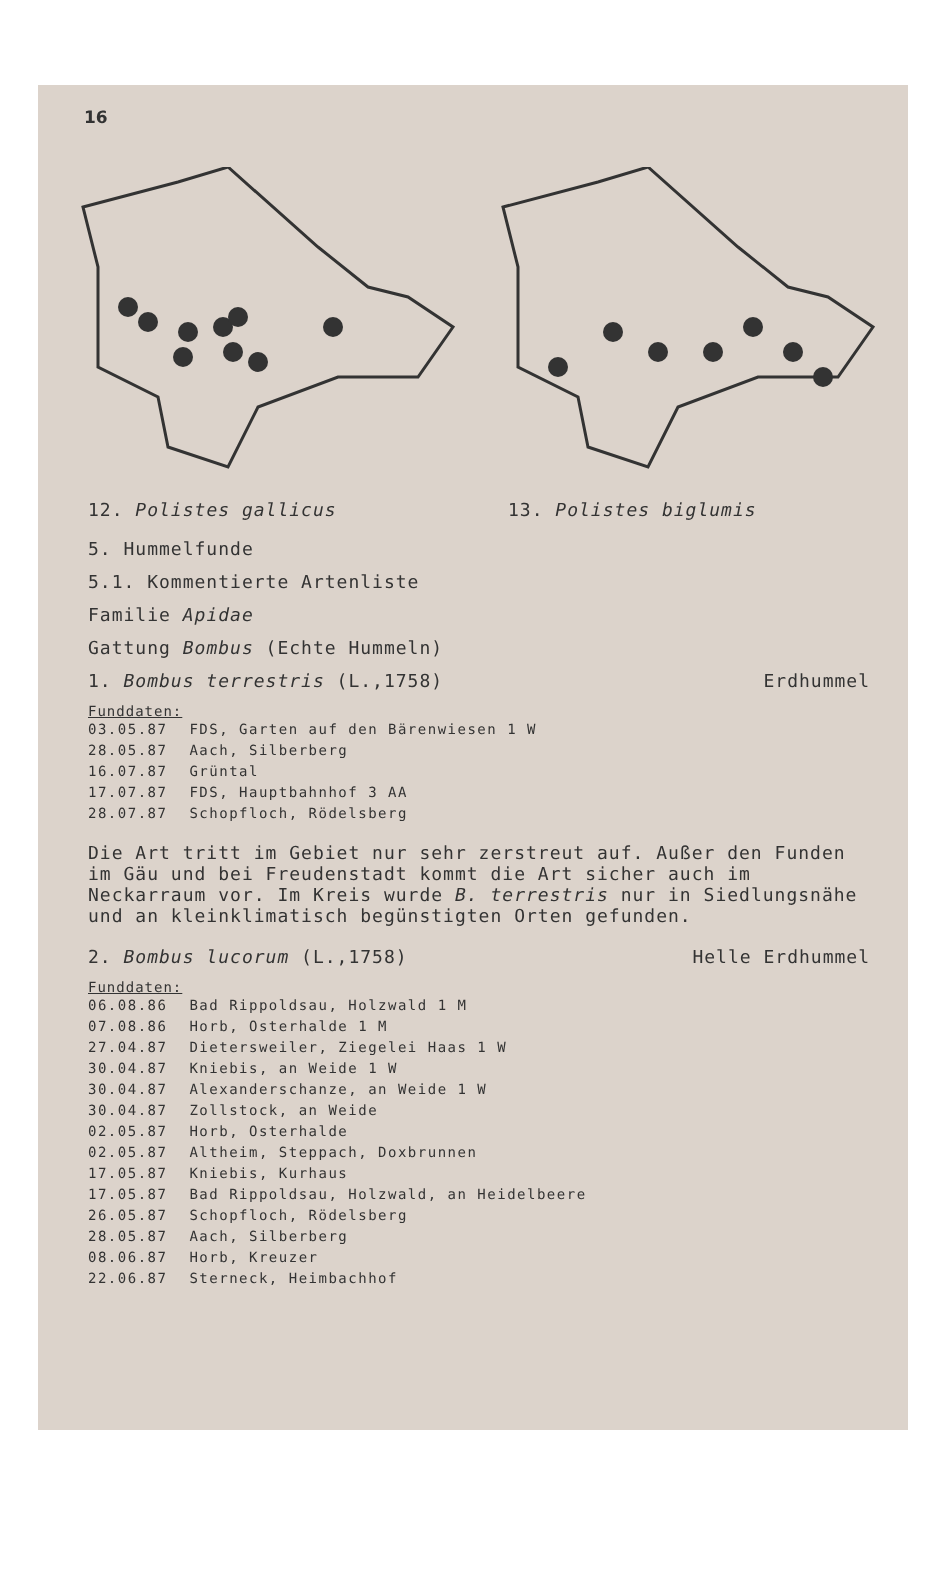16
12. Polistes gallicus 13. Polistes biglumis
5. Hummelfunde
5.1. Kommentierte Artenliste
Familie Apidae
Gattung Bombus (Echte Hummeln)
1. Bombus terrestris (L.,1758) Erdhummel
Funddaten:
| 03.05.87 | FDS, Garten auf den Bärenwiesen 1 W |
| 28.05.87 | Aach, Silberberg |
| 16.07.87 | Grüntal |
| 17.07.87 | FDS, Hauptbahnhof 3 AA |
| 28.07.87 | Schopfloch, Rödelsberg |
Die Art tritt im Gebiet nur sehr zerstreut auf. Außer den Funden im Gäu und bei Freudenstadt kommt die Art sicher auch im Neckarraum vor. Im Kreis wurde B. terrestris nur in Siedlungsnähe und an kleinklimatisch begünstigten Orten gefunden.
2. Bombus lucorum (L.,1758) Helle Erdhummel
Funddaten:
| 06.08.86 | Bad Rippoldsau, Holzwald 1 M |
| 07.08.86 | Horb, Osterhalde 1 M |
| 27.04.87 | Dietersweiler, Ziegelei Haas 1 W |
| 30.04.87 | Kniebis, an Weide 1 W |
| 30.04.87 | Alexanderschanze, an Weide 1 W |
| 30.04.87 | Zollstock, an Weide |
| 02.05.87 | Horb, Osterhalde |
| 02.05.87 | Altheim, Steppach, Doxbrunnen |
| 17.05.87 | Kniebis, Kurhaus |
| 17.05.87 | Bad Rippoldsau, Holzwald, an Heidelbeere |
| 26.05.87 | Schopfloch, Rödelsberg |
| 28.05.87 | Aach, Silberberg |
| 08.06.87 | Horb, Kreuzer |
| 22.06.87 | Sterneck, Heimbachhof |